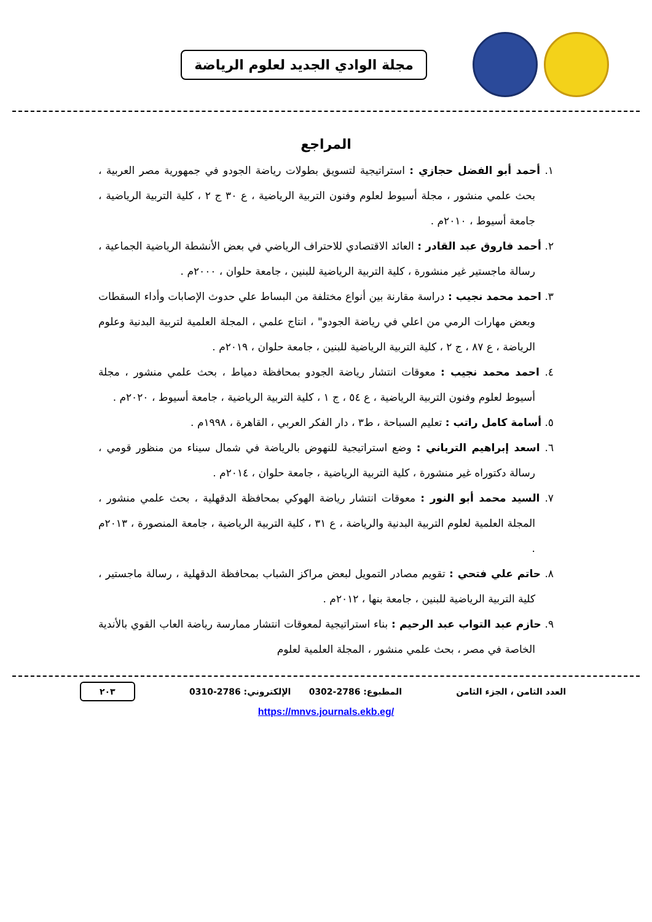مجلة الوادي الجديد لعلوم الرياضة
المراجع
١. أحمد أبو الفضل حجازي : استراتيجية لتسويق بطولات رياضة الجودو في جمهورية مصر العربية ، بحث علمي منشور ، مجلة أسيوط لعلوم وفنون التربية الرياضية ، ع ٣٠ ج ٢ ، كلية التربية الرياضية ، جامعة أسيوط ، ٢٠١٠م .
٢. أحمد فاروق عبد القادر : العائد الاقتصادي للاحتراف الرياضي في بعض الأنشطة الرياضية الجماعية ، رسالة ماجستير غير منشورة ، كلية التربية الرياضية للبنين ، جامعة حلوان ، ٢٠٠٠م .
٣. احمد محمد نجيب : دراسة مقارنة بين أنواع مختلفة من البساط علي حدوث الإصابات وأداء السقطات وبعض مهارات الرمي من اعلي في رياضة الجودو" ، انتاج علمي ، المجلة العلمية لتربية البدنية وعلوم الرياضة ، ع ٨٧ ، ج ٢ ، كلية التربية الرياضية للبنين ، جامعة حلوان ، ٢٠١٩م .
٤. احمد محمد نجيب : معوقات انتشار رياضة الجودو بمحافظة دمياط ، بحث علمي منشور ، مجلة أسيوط لعلوم وفنون التربية الرياضية ، ع ٥٤ ، ج ١ ، كلية التربية الرياضية ، جامعة أسيوط ، ٢٠٢٠م .
٥. أسامة كامل راتب : تعليم السباحة ، ط٣ ، دار الفكر العربي ، القاهرة ، ١٩٩٨م .
٦. اسعد إبراهيم الترباني : وضع استراتيجية للنهوض بالرياضة في شمال سيناء من منظور قومي ، رسالة دكتوراه غير منشورة ، كلية التربية الرياضية ، جامعة حلوان ، ٢٠١٤م .
٧. السيد محمد أبو النور : معوقات انتشار رياضة الهوكي بمحافظة الدقهلية ، بحث علمي منشور ، المجلة العلمية لعلوم التربية البدنية والرياضة ، ع ٣١ ، كلية التربية الرياضية ، جامعة المنصورة ، ٢٠١٣م .
٨. حاتم علي فتحي : تقويم مصادر التمويل لبعض مراكز الشباب بمحافظة الدقهلية ، رسالة ماجستير ، كلية التربية الرياضية للبنين ، جامعة بنها ، ٢٠١٢م .
٩. حازم عبد التواب عبد الرحيم : بناء استراتيجية لمعوقات انتشار ممارسة رياضة العاب القوي بالأندية الخاصة في مصر ، بحث علمي منشور ، المجلة العلمية لعلوم
العدد الثامن ، الجزء الثامن المطبوع: 2786-0302 الإلكتروني: 2786-0310 ٢٠٣
https://mnvs.journals.ekb.eg/